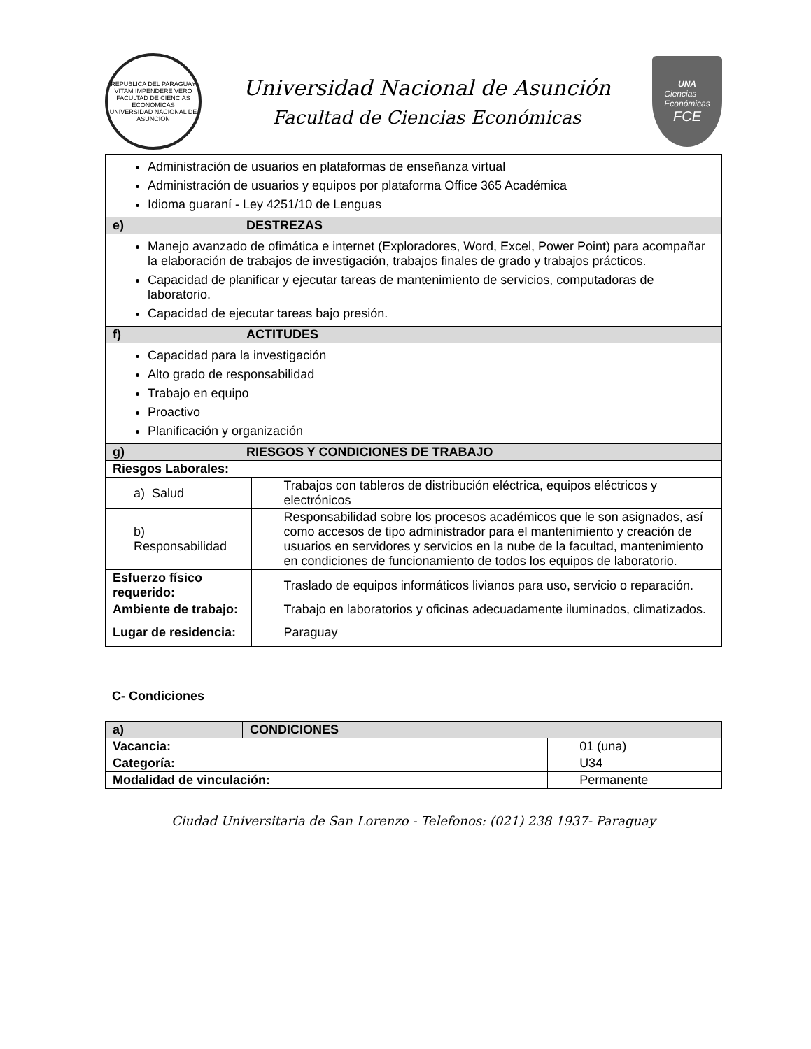REPUBLICA DEL PARAGUAY
VITAM IMPENDERE VERO
FACULTAD DE CIENCIAS ECONOMICAS
UNIVERSIDAD NACIONAL DE ASUNCION
Universidad Nacional de Asunción
Facultad de Ciencias Económicas
UNA
Ciencias
Económicas
FCE
| Administración de usuarios en plataformas de enseñanza virtual Administración de usuarios y equipos por plataforma Office 365 Académica Idioma guaraní - Ley 4251/10 de Lenguas | | |
| e) | DESTREZAS | |
| Manejo avanzado de ofimática e internet (Exploradores, Word, Excel, Power Point) para acompañar la elaboración de trabajos de investigación, trabajos finales de grado y trabajos prácticos. Capacidad de planificar y ejecutar tareas de mantenimiento de servicios, computadoras de laboratorio. Capacidad de ejecutar tareas bajo presión. | | |
| f) | ACTITUDES | |
| Capacidad para la investigación Alto grado de responsabilidad Trabajo en equipo Proactivo Planificación y organización | | |
| g) | RIESGOS Y CONDICIONES DE TRABAJO | |
| Riesgos Laborales: | | |
| a) Salud | | Trabajos con tableros de distribución eléctrica, equipos eléctricos y electrónicos |
| b) Responsabilidad | | Responsabilidad sobre los procesos académicos que le son asignados, así como accesos de tipo administrador para el mantenimiento y creación de usuarios en servidores y servicios en la nube de la facultad, mantenimiento en condiciones de funcionamiento de todos los equipos de laboratorio. |
| Esfuerzo físico requerido: | | Traslado de equipos informáticos livianos para uso, servicio o reparación. |
| Ambiente de trabajo: | | Trabajo en laboratorios y oficinas adecuadamente iluminados, climatizados. |
| Lugar de residencia: | | Paraguay |
C- Condiciones
| a) | CONDICIONES | |
| Vacancia: | | 01 (una) |
| Categoría: | | U34 |
| Modalidad de vinculación: | | Permanente |
Ciudad Universitaria de San Lorenzo - Telefonos: (021) 238 1937- Paraguay